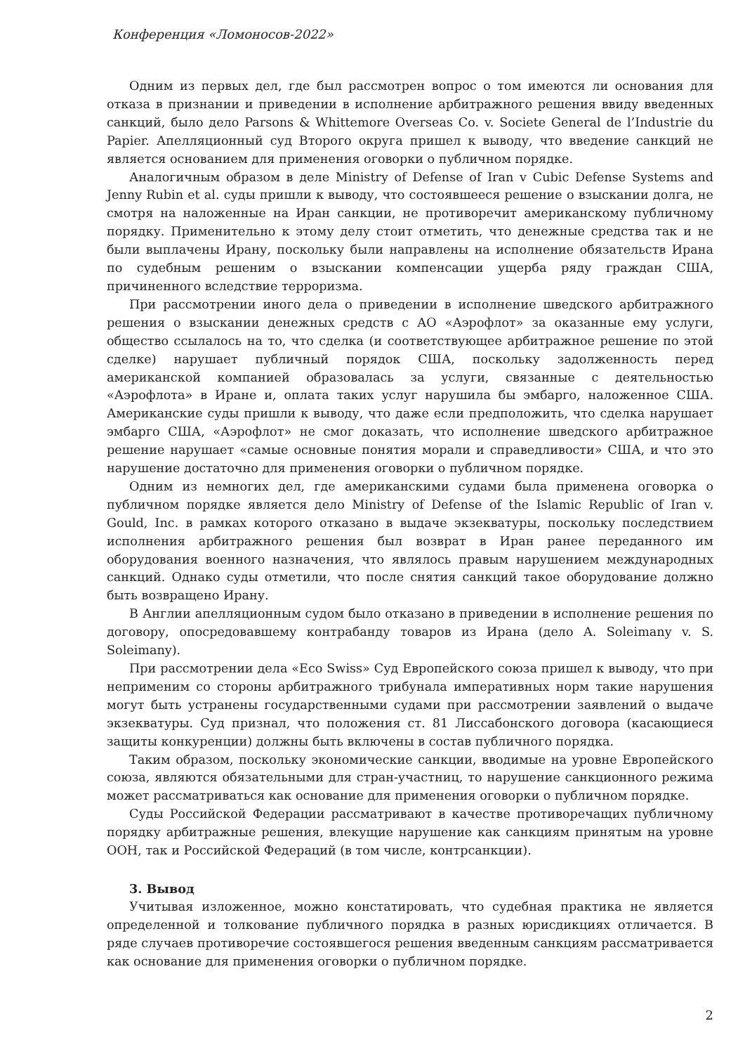Конференция «Ломоносов-2022»
Одним из первых дел, где был рассмотрен вопрос о том имеются ли основания для отказа в признании и приведении в исполнение арбитражного решения ввиду введенных санкций, было дело Parsons & Whittemore Overseas Co. v. Societe General de l’Industrie du Papier. Апелляционный суд Второго округа пришел к выводу, что введение санкций не является основанием для применения оговорки о публичном порядке.
Аналогичным образом в деле Ministry of Defense of Iran v Cubic Defense Systems and Jenny Rubin et al. суды пришли к выводу, что состоявшееся решение о взыскании долга, не смотря на наложенные на Иран санкции, не противоречит американскому публичному порядку. Применительно к этому делу стоит отметить, что денежные средства так и не были выплачены Ирану, поскольку были направлены на исполнение обязательств Ирана по судебным решеним о взыскании компенсации ущерба ряду граждан США, причиненного вследствие терроризма.
При рассмотрении иного дела о приведении в исполнение шведского арбитражного решения о взыскании денежных средств с АО «Аэрофлот» за оказанные ему услуги, общество ссылалось на то, что сделка (и соответствующее арбитражное решение по этой сделке) нарушает публичный порядок США, поскольку задолженность перед американской компанией образовалась за услуги, связанные с деятельностью «Аэрофлота» в Иране и, оплата таких услуг нарушила бы эмбарго, наложенное США. Американские суды пришли к выводу, что даже если предположить, что сделка нарушает эмбарго США, «Аэрофлот» не смог доказать, что исполнение шведского арбитражное решение нарушает «самые основные понятия морали и справедливости» США, и что это нарушение достаточно для применения оговорки о публичном порядке.
Одним из немногих дел, где американскими судами была применена оговорка о публичном порядке является дело Ministry of Defense of the Islamic Republic of Iran v. Gould, Inc. в рамках которого отказано в выдаче экзекватуры, поскольку последствием исполнения арбитражного решения был возврат в Иран ранее переданного им оборудования военного назначения, что являлось правым нарушением международных санкций. Однако суды отметили, что после снятия санкций такое оборудование должно быть возвращено Ирану.
В Англии апелляционным судом было отказано в приведении в исполнение решения по договору, опосредовавшему контрабанду товаров из Ирана (дело A. Soleimany v. S. Soleimany).
При рассмотрении дела «Eco Swiss» Суд Европейского союза пришел к выводу, что при неприменим со стороны арбитражного трибунала императивных норм такие нарушения могут быть устранены государственными судами при рассмотрении заявлений о выдаче экзекватуры. Суд признал, что положения ст. 81 Лиссабонского договора (касающиеся защиты конкуренции) должны быть включены в состав публичного порядка.
Таким образом, поскольку экономические санкции, вводимые на уровне Европейского союза, являются обязательными для стран-участниц, то нарушение санкционного режима может рассматриваться как основание для применения оговорки о публичном порядке.
Суды Российской Федерации рассматривают в качестве противоречащих публичному порядку арбитражные решения, влекущие нарушение как санкциям принятым на уровне ООН, так и Российской Федераций (в том числе, контрсанкции).
3. Вывод
Учитывая изложенное, можно констатировать, что судебная практика не является определенной и толкование публичного порядка в разных юрисдикциях отличается. В ряде случаев противоречие состоявшегося решения введенным санкциям рассматривается как основание для применения оговорки о публичном порядке.
2